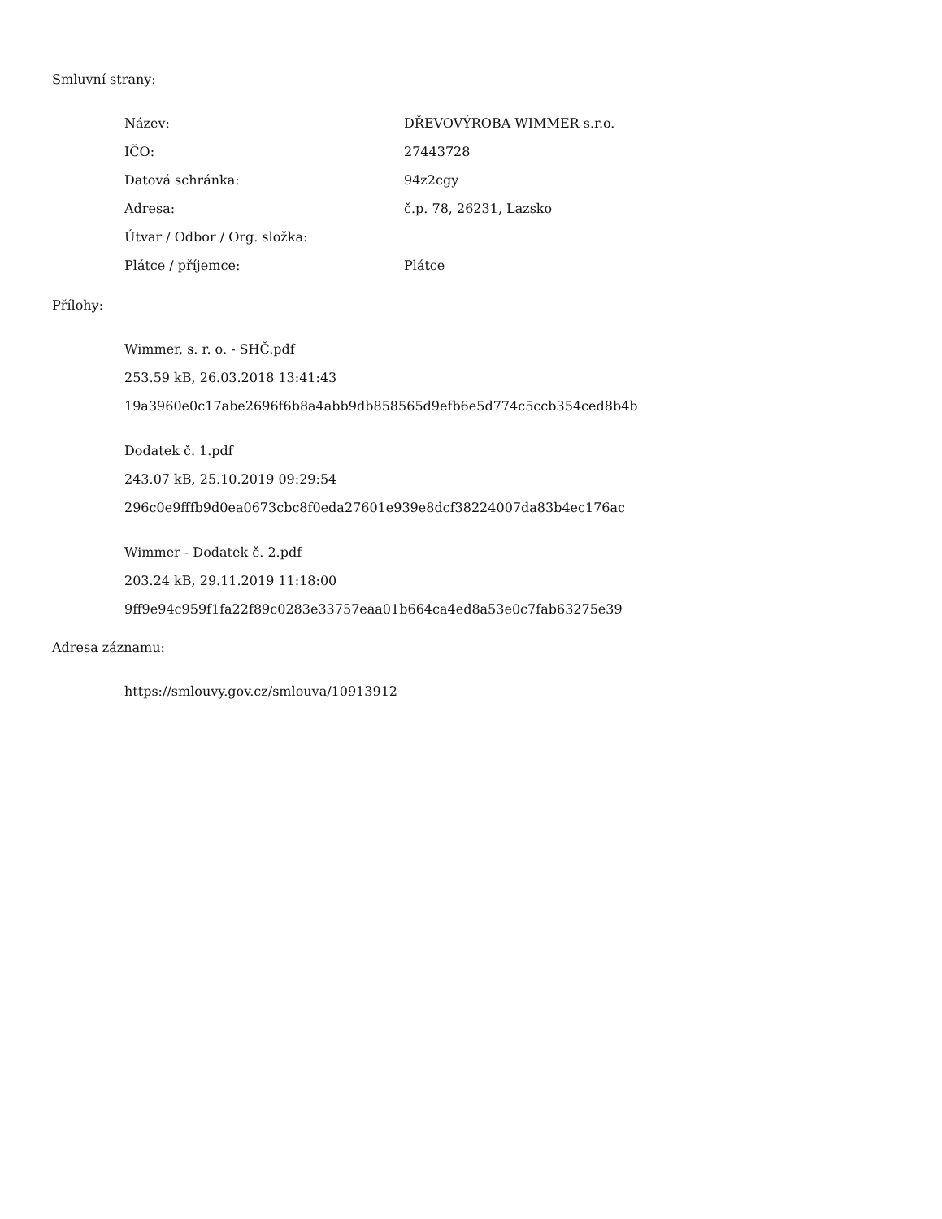Smluvní strany:
| Název: | DŘEVOVÝROBA WIMMER s.r.o. |
| IČO: | 27443728 |
| Datová schránka: | 94z2cgy |
| Adresa: | č.p. 78, 26231, Lazsko |
| Útvar / Odbor / Org. složka: | |
| Plátce / příjemce: | Plátce |
Přílohy:
Wimmer, s. r. o. - SHČ.pdf
253.59 kB, 26.03.2018 13:41:43
19a3960e0c17abe2696f6b8a4abb9db858565d9efb6e5d774c5ccb354ced8b4b
Dodatek č. 1.pdf
243.07 kB, 25.10.2019 09:29:54
296c0e9fffb9d0ea0673cbc8f0eda27601e939e8dcf38224007da83b4ec176ac
Wimmer - Dodatek č. 2.pdf
203.24 kB, 29.11.2019 11:18:00
9ff9e94c959f1fa22f89c0283e33757eaa01b664ca4ed8a53e0c7fab63275e39
Adresa záznamu:
https://smlouvy.gov.cz/smlouva/10913912